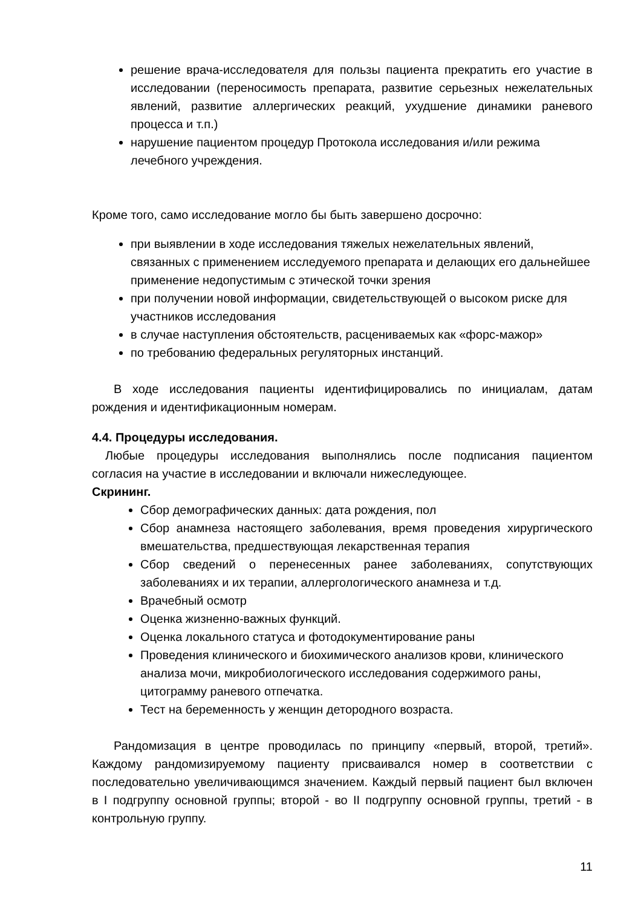решение врача-исследователя для пользы пациента прекратить его участие в исследовании (переносимость препарата, развитие серьезных нежелательных явлений, развитие аллергических реакций, ухудшение динамики раневого процесса и т.п.)
нарушение пациентом процедур Протокола исследования и/или режима лечебного учреждения.
Кроме того, само исследование могло бы быть завершено досрочно:
при выявлении в ходе исследования тяжелых нежелательных явлений, связанных с применением исследуемого препарата и делающих его дальнейшее применение недопустимым с этической точки зрения
при получении новой информации, свидетельствующей о высоком риске для участников исследования
в случае наступления обстоятельств, расцениваемых как «форс-мажор»
по требованию федеральных регуляторных инстанций.
В ходе исследования пациенты идентифицировались по инициалам, датам рождения и идентификационным номерам.
4.4. Процедуры исследования.
Любые процедуры исследования выполнялись после подписания пациентом согласия на участие в исследовании и включали нижеследующее.
Скрининг.
Сбор демографических данных: дата рождения, пол
Сбор анамнеза настоящего заболевания, время проведения хирургического вмешательства, предшествующая лекарственная терапия
Сбор сведений о перенесенных ранее заболеваниях, сопутствующих заболеваниях и их терапии, аллергологического анамнеза и т.д.
Врачебный осмотр
Оценка жизненно-важных функций.
Оценка локального статуса и фотодокументирование раны
Проведения клинического и биохимического анализов крови, клинического анализа мочи, микробиологического исследования содержимого раны, цитограмму раневого отпечатка.
Тест на беременность у женщин детородного возраста.
Рандомизация в центре проводилась по принципу «первый, второй, третий». Каждому рандомизируемому пациенту присваивался номер в соответствии с последовательно увеличивающимся значением. Каждый первый пациент был включен в I подгруппу основной группы; второй - во II подгруппу основной группы, третий - в контрольную группу.
11